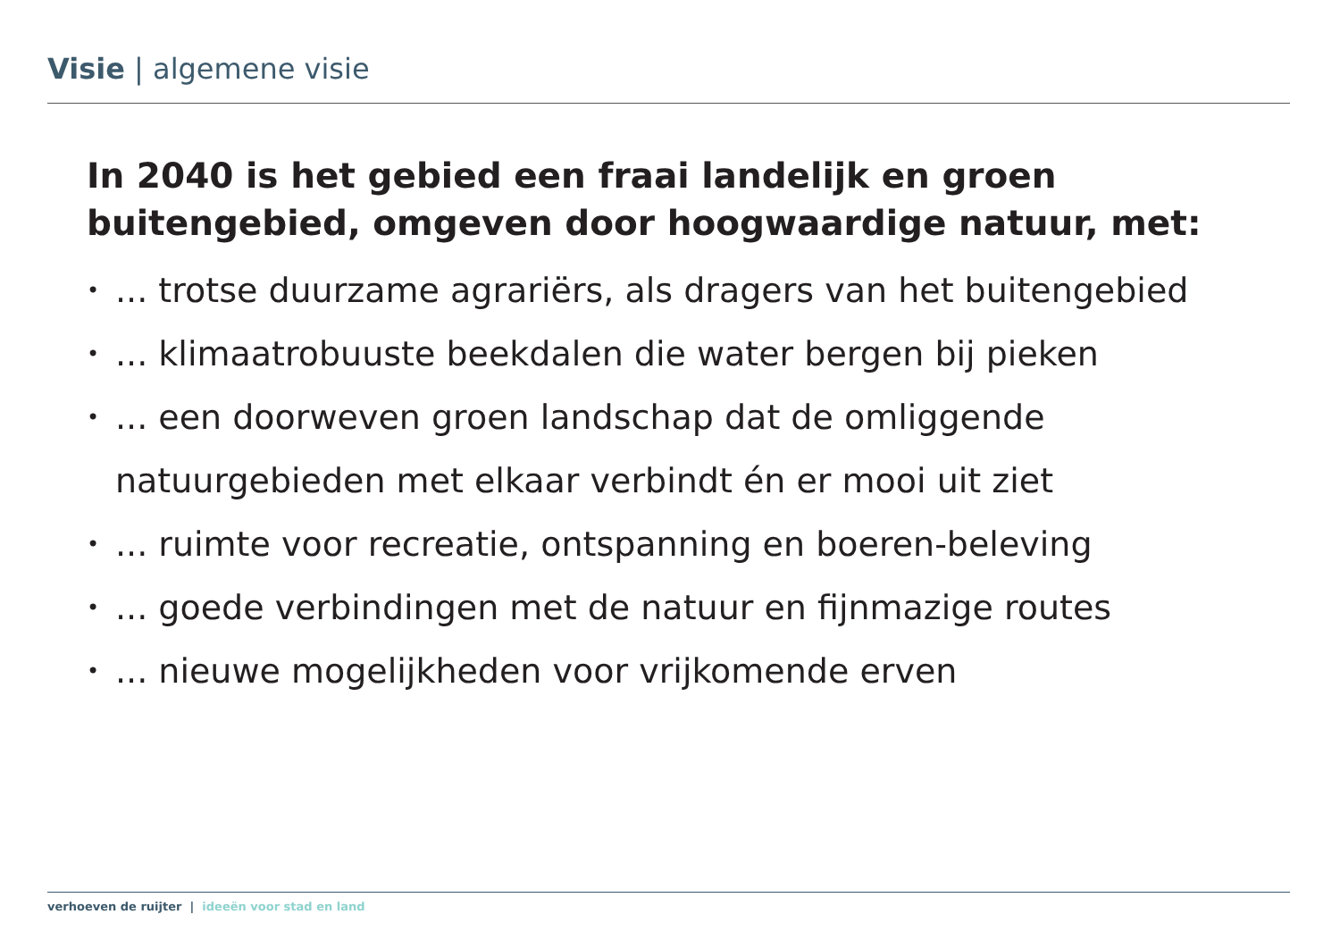Visie | algemene visie
In 2040 is het gebied een fraai landelijk en groen buitengebied, omgeven door hoogwaardige natuur, met:
•... trotse duurzame agrariërs, als dragers van het buitengebied
•... klimaatrobuuste beekdalen die water bergen bij pieken
•... een doorweven groen landschap dat de omliggende natuurgebieden met elkaar verbindt én er mooi uit ziet
•... ruimte voor recreatie, ontspanning en boeren-beleving
•... goede verbindingen met de natuur en fijnmazige routes
•... nieuwe mogelijkheden voor vrijkomende erven
verhoeven de ruijter | ideeën voor stad en land